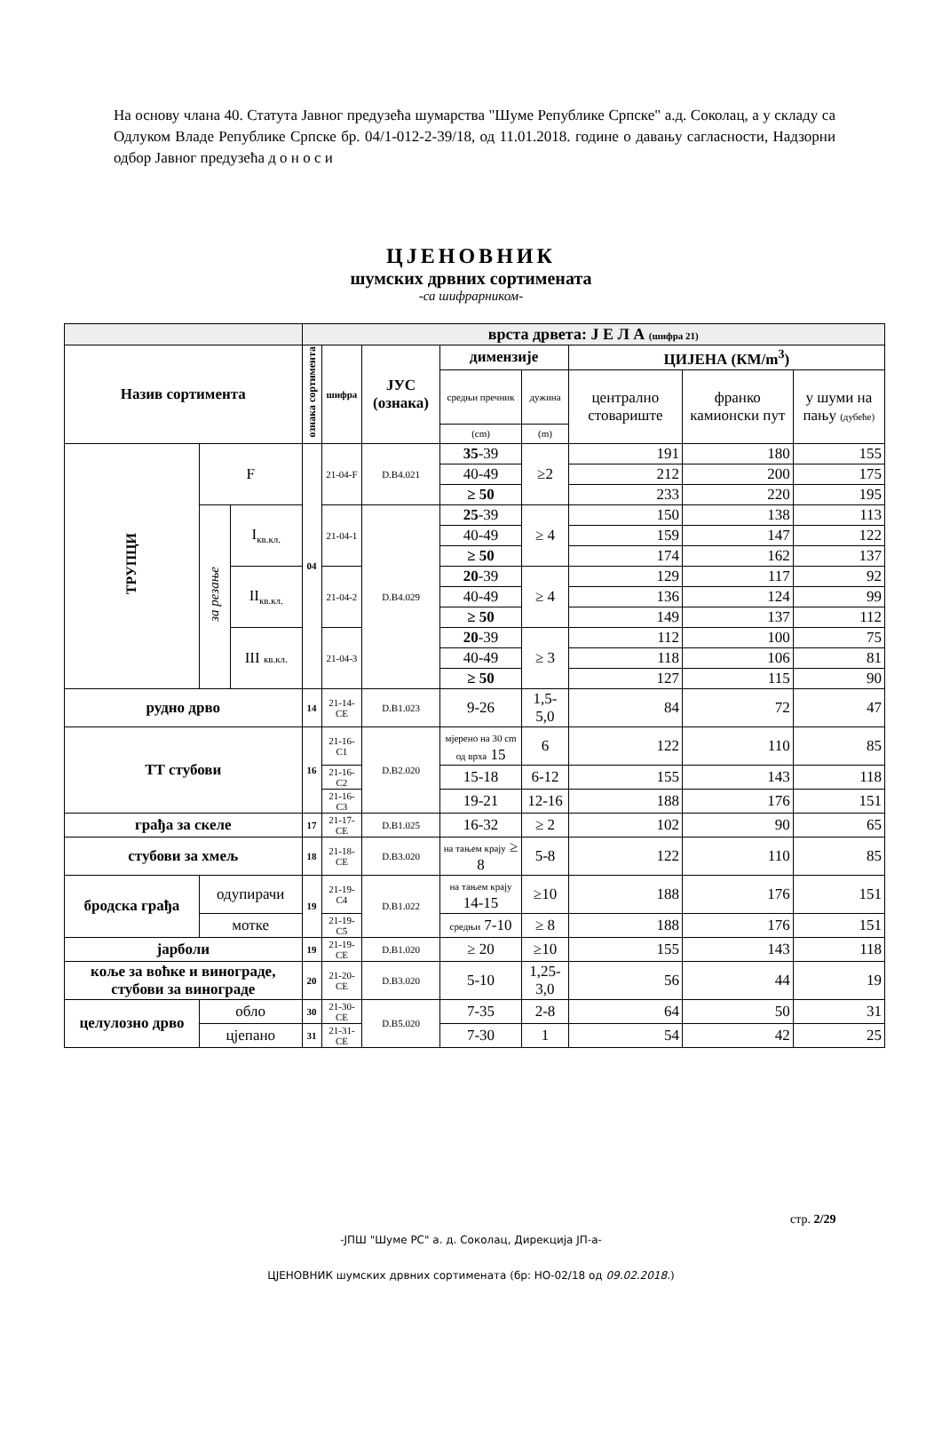На основу члана 40. Статута Јавног предузећа шумарства "Шуме Републике Српске" а.д. Соколац, а у складу са Одлуком Владе Републике Српске бр. 04/1-012-2-39/18, од 11.01.2018. године о давању сагласности, Надзорни одбор Јавног предузећа д о н о с и
ЦЈЕНОВНИК
шумских дрвних сортимената
-са шифрарником-
| | | | врста дрвета: Ј Е Л А (шифра 21) | | | | | | | |
| Назив сортимента | | | ознака сортимента | шифра | ЈУС (ознака) | димензије | | ЦИЈЕНА (КМ/m<sup>3</sup>) | | |
| | | | | | | средњи пречник | дужина | централно стовариште | франко камионски пут | у шуми на пању (дубеће) |
| | | | | | | (cm) | (m) | | | |
| ТРУПЦИ | F | | 04 | 21-04-F | D.B4.021 | 35 -39 | ≥2 | 191 | 180 | 155 |
| | | | | | | 40-49 | | 212 | 200 | 175 |
| | | | | | | ≥ 50 | | 233 | 220 | 195 |
| | за резање | I<sub>кв.кл.</sub> | | 21-04-1 | D.B4.029 | 25 -39 | ≥ 4 | 150 | 138 | 113 |
| | | | | | | 40-49 | | 159 | 147 | 122 |
| | | | | | | ≥ 50 | | 174 | 162 | 137 |
| | | II<sub>кв.кл.</sub> | | 21-04-2 | | 20 -39 | ≥ 4 | 129 | 117 | 92 |
| | | | | | | 40-49 | | 136 | 124 | 99 |
| | | | | | | ≥ 50 | | 149 | 137 | 112 |
| | | III кв.кл. | | 21-04-3 | | 20 -39 | ≥ 3 | 112 | 100 | 75 |
| | | | | | | 40-49 | | 118 | 106 | 81 |
| | | | | | | ≥ 50 | | 127 | 115 | 90 |
| рудно дрво | | | 14 | 21-14-CE | D.B1.023 | 9-26 | 1,5-5,0 | 84 | 72 | 47 |
| ТТ стубови | | | 16 | 21-16-C1 | D.B2.020 | мјерено на 30 cm од врха 15 | 6 | 122 | 110 | 85 |
| | | | | 21-16-C2 | | 15-18 | 6-12 | 155 | 143 | 118 |
| | | | | 21-16-C3 | | 19-21 | 12-16 | 188 | 176 | 151 |
| грађа за скеле | | | 17 | 21-17-CE | D.B1.025 | 16-32 | ≥ 2 | 102 | 90 | 65 |
| стубови за хмељ | | | 18 | 21-18-CE | D.B3.020 | на тањем крају ≥ 8 | 5-8 | 122 | 110 | 85 |
| бродска грађа | одупирачи | | 19 | 21-19-C4 | D.B1.022 | на тањем крају 14-15 | ≥10 | 188 | 176 | 151 |
| | мотке | | | 21-19-C5 | | средњи 7-10 | ≥ 8 | 188 | 176 | 151 |
| јарболи | | | 19 | 21-19-CE | D.B1.020 | ≥ 20 | ≥10 | 155 | 143 | 118 |
| коље за воћке и винограде, стубови за винограде | | | 20 | 21-20-CE | D.B3.020 | 5-10 | 1,25-3,0 | 56 | 44 | 19 |
| целулозно дрво | обло | | 30 | 21-30-CE | D.B5.020 | 7-35 | 2-8 | 64 | 50 | 31 |
| | цјепано | | 31 | 21-31-CE | | 7-30 | 1 | 54 | 42 | 25 |
стр. 2/29
-ЈПШ "Шуме РС" а. д. Соколац, Дирекција ЈП-а-
ЦЈЕНОВНИК шумских дрвних сортимената (бр: НО-02/18 од 09.02.2018.)